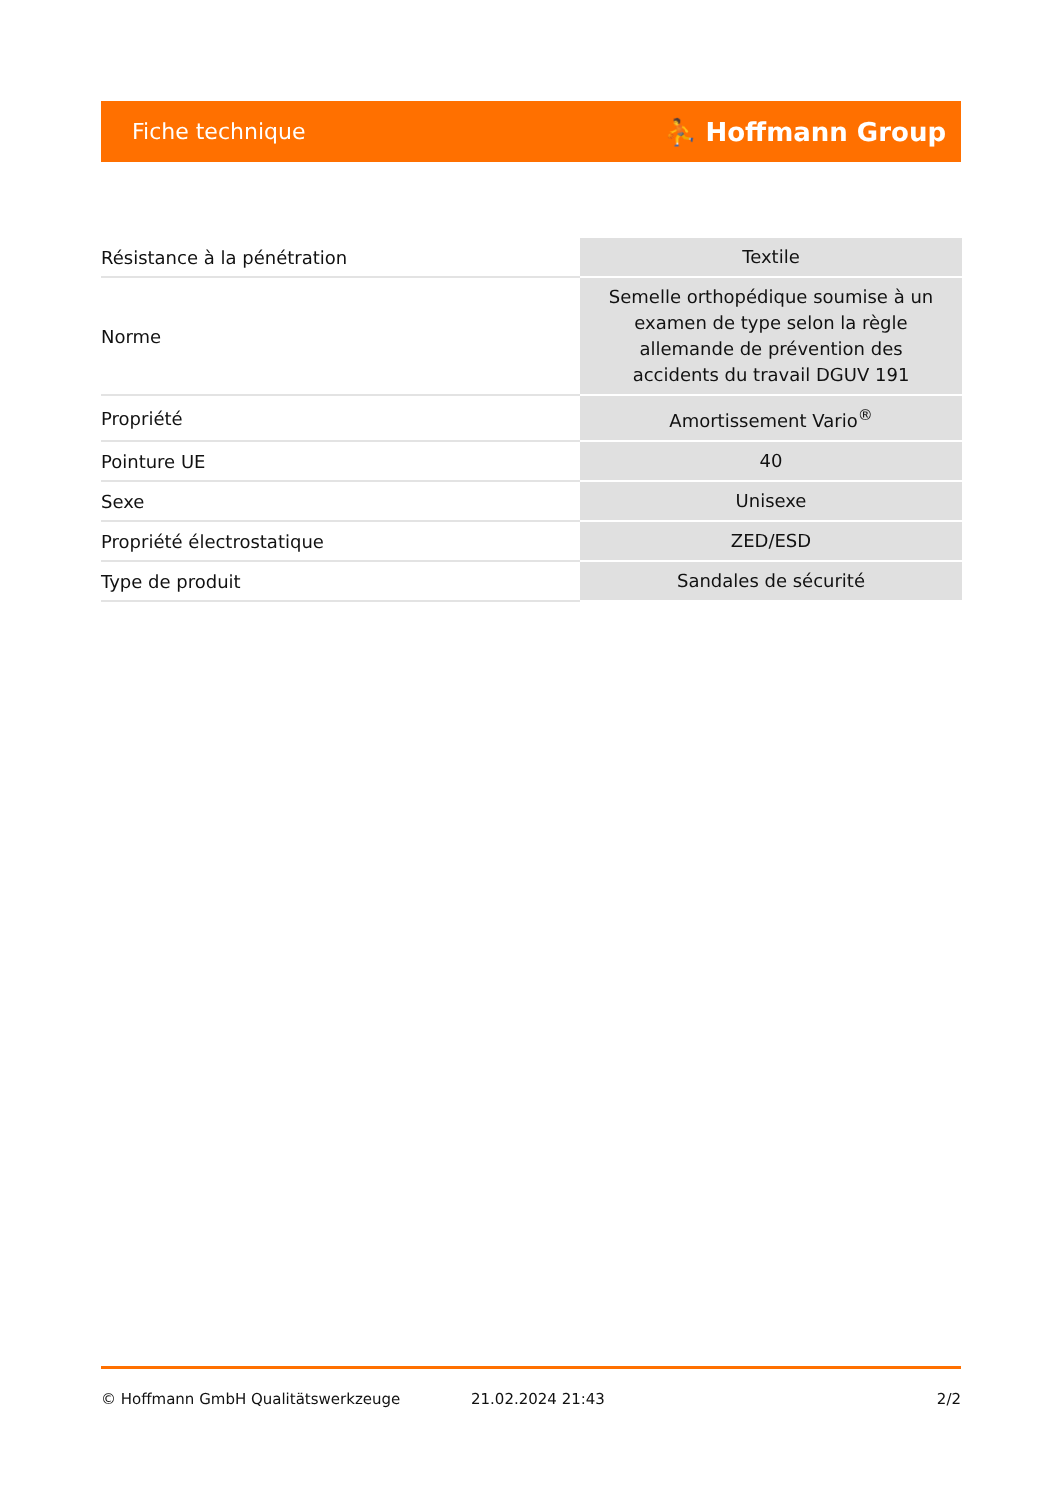Fiche technique ⛹ Hoffmann Group
| Résistance à la pénétration | Textile |
| Norme | Semelle orthopédique soumise à un examen de type selon la règle allemande de prévention des accidents du travail DGUV 191 |
| Propriété | Amortissement Vario<sup>®</sup> |
| Pointure UE | 40 |
| Sexe | Unisexe |
| Propriété électrostatique | ZED/ESD |
| Type de produit | Sandales de sécurité |
© Hoffmann GmbH Qualitätswerkzeuge 21.02.2024 21:43 2/2